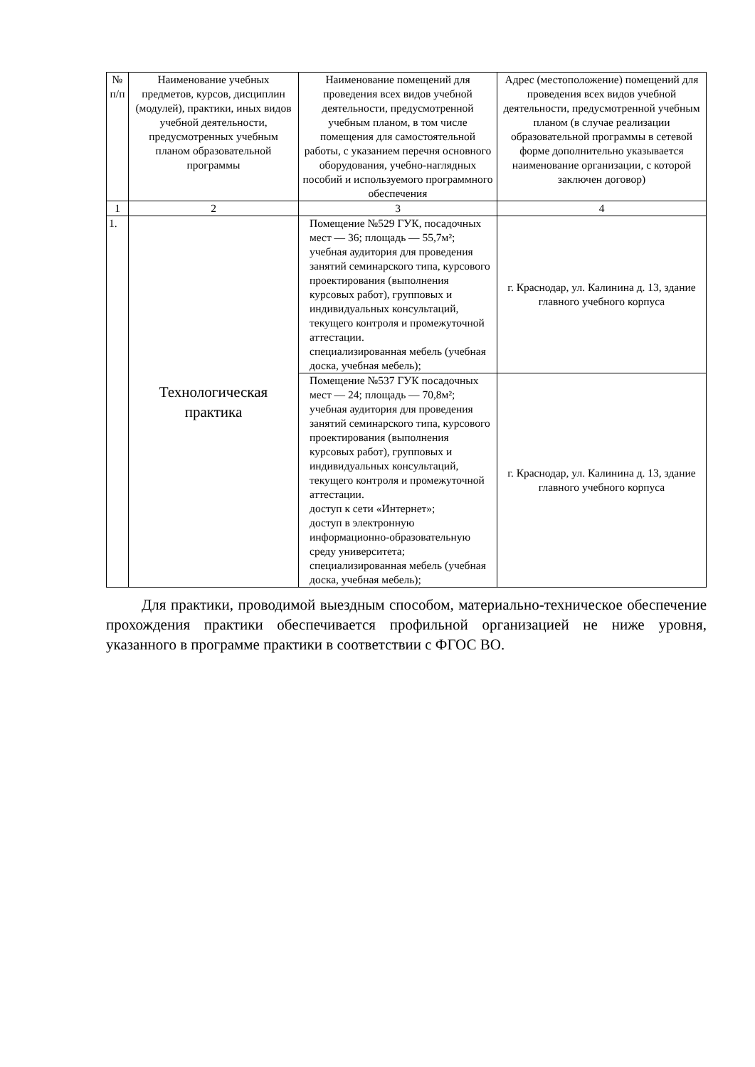| № п/п | Наименование учебных предметов, курсов, дисциплин (модулей), практики, иных видов учебной деятельности, предусмотренных учебным планом образовательной программы | Наименование помещений для проведения всех видов учебной деятельности, предусмотренной учебным планом, в том числе помещения для самостоятельной работы, с указанием перечня основного оборудования, учебно-наглядных пособий и используемого программного обеспечения | Адрес (местоположение) помещений для проведения всех видов учебной деятельности, предусмотренной учебным планом (в случае реализации образовательной программы в сетевой форме дополнительно указывается наименование организации, с которой заключен договор) |
| --- | --- | --- | --- |
| 1 | 2 | 3 | 4 |
| 1. | Технологическая практика | Помещение №529 ГУК, посадочных мест — 36; площадь — 55,7м²; учебная аудитория для проведения занятий семинарского типа, курсового проектирования (выполнения курсовых работ), групповых и индивидуальных консультаций, текущего контроля и промежуточной аттестации. специализированная мебель (учебная доска, учебная мебель); | г. Краснодар, ул. Калинина д. 13, здание главного учебного корпуса |
| | | Помещение №537 ГУК посадочных мест — 24; площадь — 70,8м²; учебная аудитория для проведения занятий семинарского типа, курсового проектирования (выполнения курсовых работ), групповых и индивидуальных консультаций, текущего контроля и промежуточной аттестации. доступ к сети «Интернет»; доступ в электронную информационно-образовательную среду университета; специализированная мебель (учебная доска, учебная мебель); | г. Краснодар, ул. Калинина д. 13, здание главного учебного корпуса |
Для практики, проводимой выездным способом, материально-техническое обеспечение прохождения практики обеспечивается профильной организацией не ниже уровня, указанного в программе практики в соответствии с ФГОС ВО.